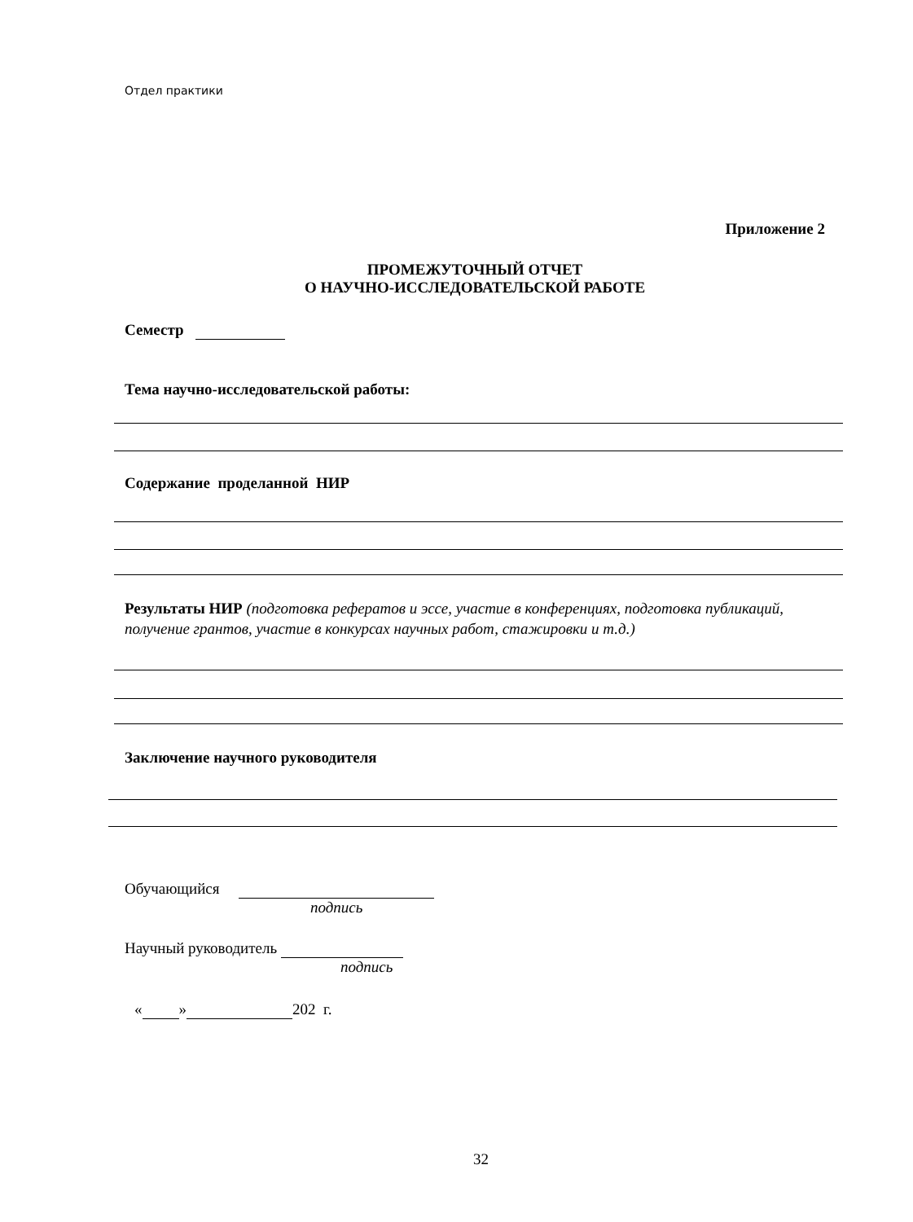Отдел практики
Приложение 2
ПРОМЕЖУТОЧНЫЙ ОТЧЕТ
О НАУЧНО-ИССЛЕДОВАТЕЛЬСКОЙ РАБОТЕ
Семестр
Тема научно-исследовательской работы:
Содержание проделанной НИР
Результаты НИР (подготовка рефератов и эссе, участие в конференциях, подготовка публикаций, получение грантов, участие в конкурсах научных работ, стажировки и т.д.)
Заключение научного руководителя
Обучающийся
подпись
Научный руководитель
подпись
« » 202 г.
32